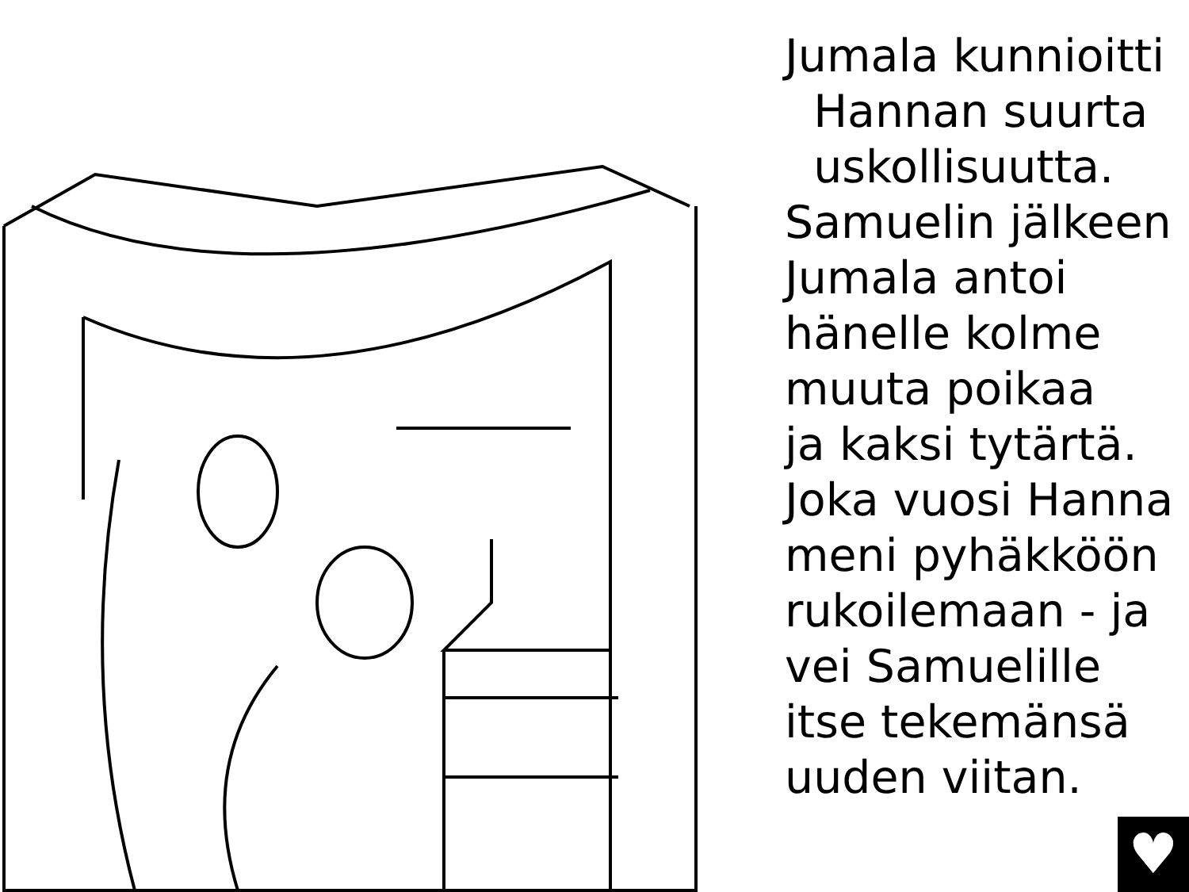Jumala kunnioitti
Hannan suurta
uskollisuutta.
Samuelin jälkeen
Jumala antoi
hänelle kolme
muuta poikaa
ja kaksi tytärtä.
Joka vuosi Hanna
meni pyhäkköön
rukoilemaan - ja
vei Samuelille
itse tekemänsä
uuden viitan.
♥